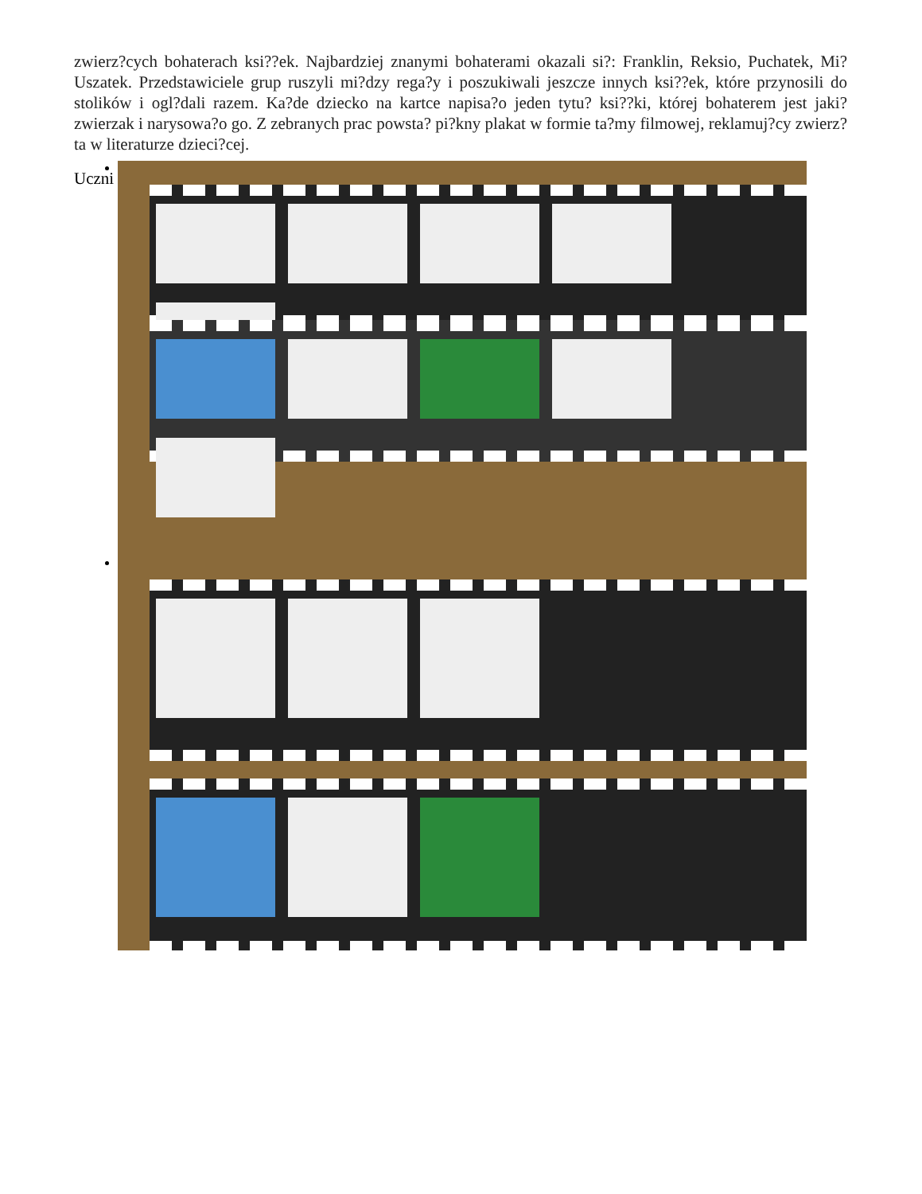zwierz?cych bohaterach ksi??ek. Najbardziej znanymi bohaterami okazali si?: Franklin, Reksio, Puchatek, Mi? Uszatek. Przedstawiciele grup ruszyli mi?dzy rega?y i poszukiwali jeszcze innych ksi??ek, które przynosili do stolików i ogl?dali razem. Ka?de dziecko na kartce napisa?o jeden tytu? ksi??ki, której bohaterem jest jaki? zwierzak i narysowa?o go. Z zebranych prac powsta? pi?kny plakat w formie ta?my filmowej, reklamuj?cy zwierz?ta w literaturze dzieci?cej.
Uczni